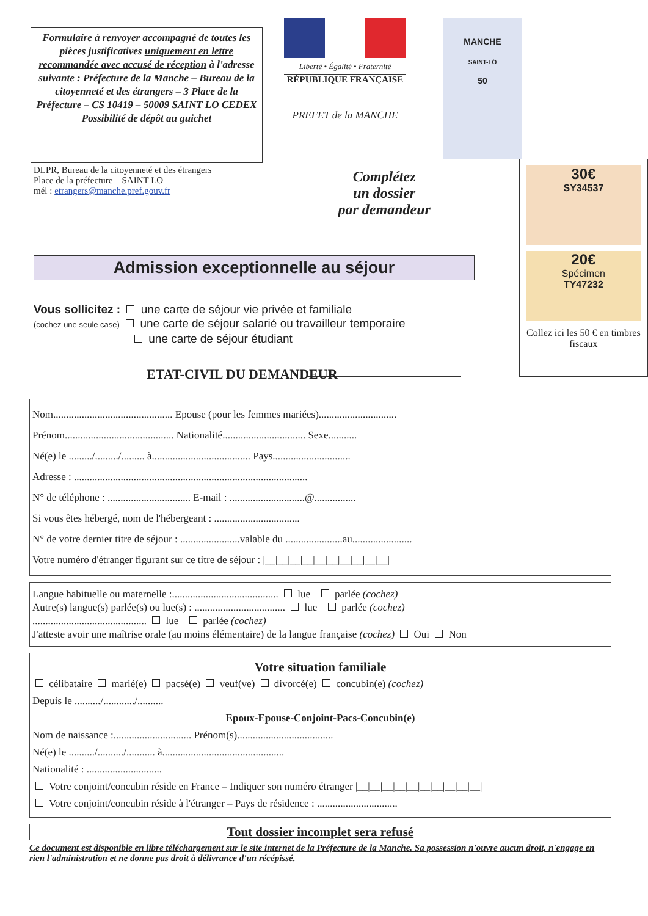Formulaire à renvoyer accompagné de toutes les pièces justificatives uniquement en lettre recommandée avec accusé de réception à l'adresse suivante : Préfecture de la Manche – Bureau de la citoyenneté et des étrangers – 3 Place de la Préfecture – CS 10419 – 50009 SAINT LO CEDEX Possibilité de dépôt au guichet
Liberté • Égalité • Fraternité
RÉPUBLIQUE FRANÇAISE
PREFET de la MANCHE
MANCHE
SAINT-LÔ
50
DLPR, Bureau de la citoyenneté et des étrangers
Place de la préfecture – SAINT LO
mél : etrangers@manche.pref.gouv.fr
Complétez
un dossier
par demandeur
30€
SY34537
20€
Spécimen
TY47232
Collez ici les 50 € en timbres fiscaux
Admission exceptionnelle au séjour
Vous sollicitez : une carte de séjour vie privée et familiale
(cochez une seule case) une carte de séjour salarié ou travailleur temporaire
une carte de séjour étudiant
ETAT-CIVIL DU DEMANDEUR
Nom.............................................. Epouse (pour les femmes mariées)..............................
Prénom.......................................... Nationalité................................ Sexe...........
Né(e) le ........./........./......... à...................................... Pays..............................
Adresse : ..........................................................................................
N° de téléphone : ................................ E-mail : .............................@................
Si vous êtes hébergé, nom de l'hébergeant : .................................
N° de votre dernier titre de séjour : .......................valable du ......................au.......................
Votre numéro d'étranger figurant sur ce titre de séjour : |__|__|__|__|__|__|__|__|__|__|
Langue habituelle ou maternelle :......................................... lue parlée (cochez)
Autre(s) langue(s) parlée(s) ou lue(s) : ................................... lue parlée (cochez)
............................................ lue parlée (cochez)
J'atteste avoir une maîtrise orale (au moins élémentaire) de la langue française (cochez) Oui Non
Votre situation familiale
célibataire marié(e) pacsé(e) veuf(ve) divorcé(e) concubin(e) (cochez)
Depuis le ........../............/..........
Epoux-Epouse-Conjoint-Pacs-Concubin(e)
Nom de naissance :.............................. Prénom(s).....................................
Né(e) le ........../........../........... à...............................................
Nationalité : .............................
Votre conjoint/concubin réside en France – Indiquer son numéro étranger |__|__|__|__|__|__|__|__|__|__|
Votre conjoint/concubin réside à l'étranger – Pays de résidence : ...............................
Tout dossier incomplet sera refusé
Ce document est disponible en libre téléchargement sur le site internet de la Préfecture de la Manche. Sa possession n'ouvre aucun droit, n'engage en rien l'administration et ne donne pas droit à délivrance d'un récépissé.